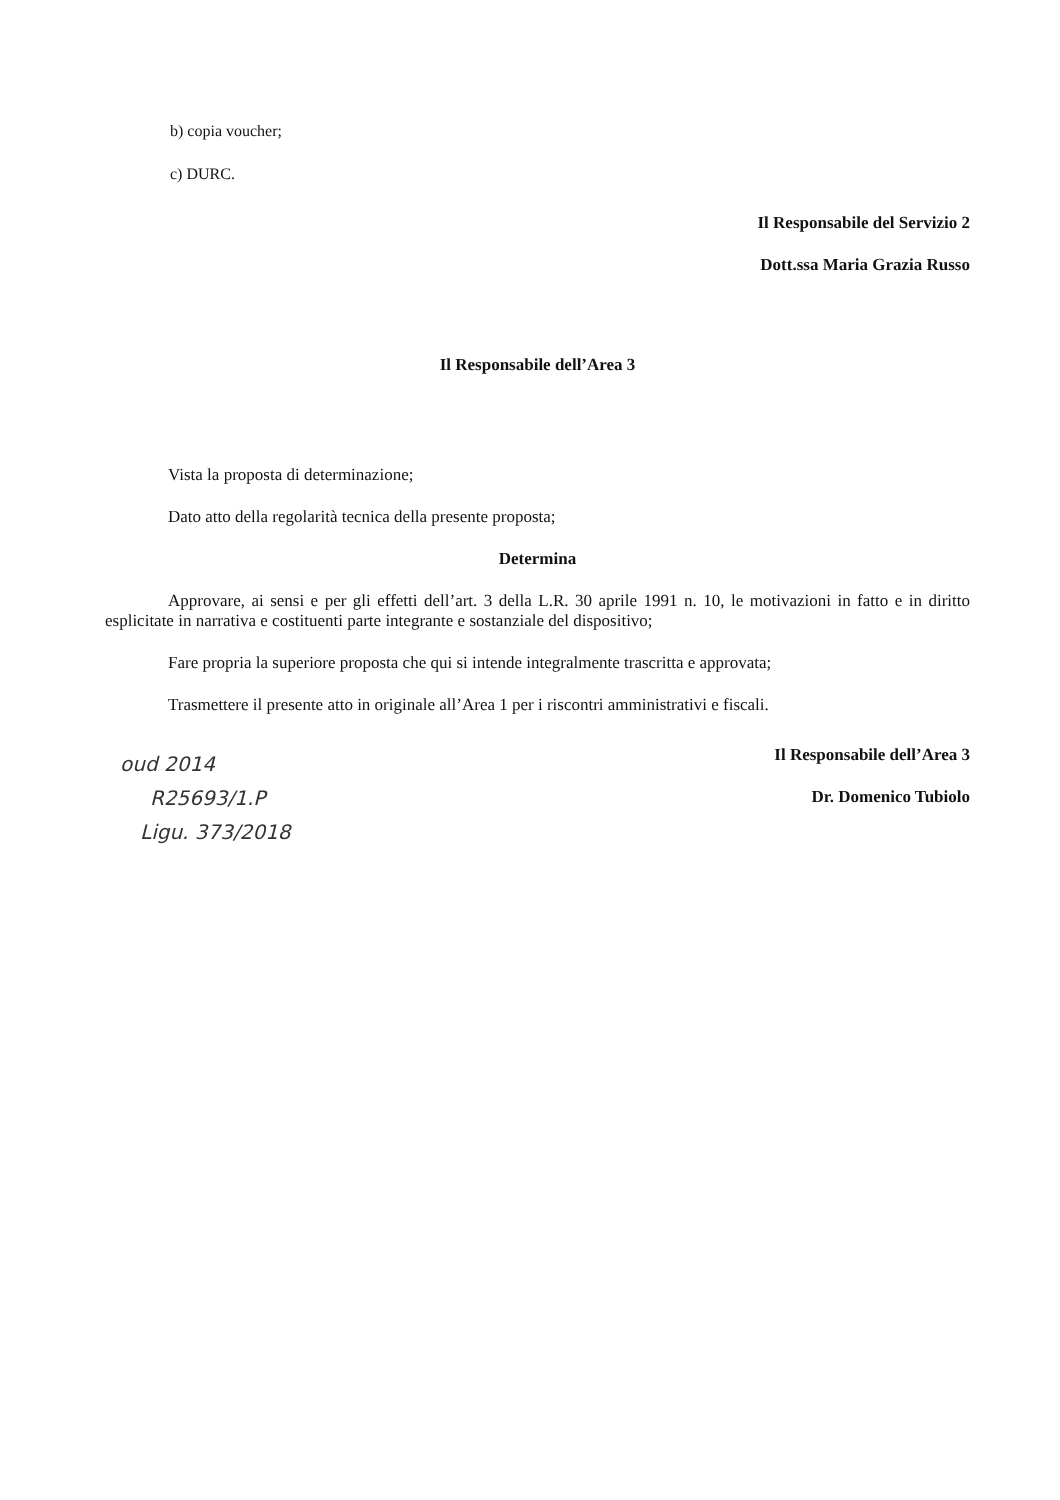b) copia voucher;
c) DURC.
Il Responsabile del Servizio 2
Dott.ssa Maria Grazia Russo
Il Responsabile dell’Area 3
Vista la proposta di determinazione;
Dato atto della regolarità tecnica della presente proposta;
Determina
Approvare, ai sensi e per gli effetti dell’art. 3 della L.R. 30 aprile 1991 n. 10, le motivazioni in fatto e in diritto esplicitate in narrativa e costituenti parte integrante e sostanziale del dispositivo;
Fare propria la superiore proposta che qui si intende integralmente trascritta e approvata;
Trasmettere il presente atto in originale all’Area 1 per i riscontri amministrativi e fiscali.
Il Responsabile dell’Area 3
Dr. Domenico Tubiolo
oud 2014
R25693/1.P
Ligu. 373/2018